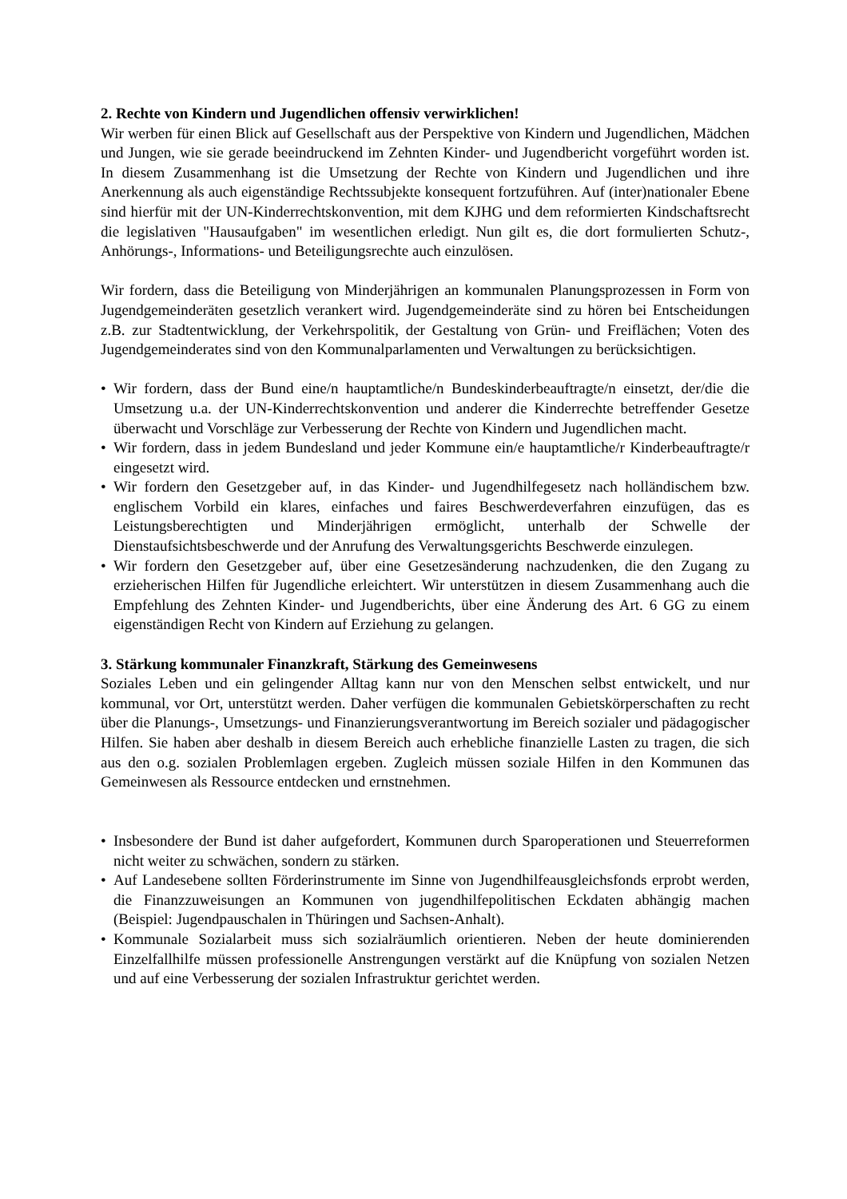2. Rechte von Kindern und Jugendlichen offensiv verwirklichen!
Wir werben für einen Blick auf Gesellschaft aus der Perspektive von Kindern und Jugendlichen, Mädchen und Jungen, wie sie gerade beeindruckend im Zehnten Kinder- und Jugendbericht vorgeführt worden ist. In diesem Zusammenhang ist die Umsetzung der Rechte von Kindern und Jugendlichen und ihre Anerkennung als auch eigenständige Rechtssubjekte konsequent fortzuführen. Auf (inter)nationaler Ebene sind hierfür mit der UN-Kinderrechtskonvention, mit dem KJHG und dem reformierten Kindschaftsrecht die legislativen "Hausaufgaben" im wesentlichen erledigt. Nun gilt es, die dort formulierten Schutz-, Anhörungs-, Informations- und Beteiligungsrechte auch einzulösen.
Wir fordern, dass die Beteiligung von Minderjährigen an kommunalen Planungsprozessen in Form von Jugendgemeinderäten gesetzlich verankert wird. Jugendgemeinderäte sind zu hören bei Entscheidungen z.B. zur Stadtentwicklung, der Verkehrspolitik, der Gestaltung von Grün- und Freiflächen; Voten des Jugendgemeinderates sind von den Kommunalparlamenten und Verwaltungen zu berücksichtigen.
• Wir fordern, dass der Bund eine/n hauptamtliche/n Bundeskinderbeauftragte/n einsetzt, der/die die Umsetzung u.a. der UN-Kinderrechtskonvention und anderer die Kinderrechte betreffender Gesetze überwacht und Vorschläge zur Verbesserung der Rechte von Kindern und Jugendlichen macht.
• Wir fordern, dass in jedem Bundesland und jeder Kommune ein/e hauptamtliche/r Kinderbeauftragte/r eingesetzt wird.
• Wir fordern den Gesetzgeber auf, in das Kinder- und Jugendhilfegesetz nach holländischem bzw. englischem Vorbild ein klares, einfaches und faires Beschwerdeverfahren einzufügen, das es Leistungsberechtigten und Minderjährigen ermöglicht, unterhalb der Schwelle der Dienstaufsichtsbeschwerde und der Anrufung des Verwaltungsgerichts Beschwerde einzulegen.
• Wir fordern den Gesetzgeber auf, über eine Gesetzesänderung nachzudenken, die den Zugang zu erzieherischen Hilfen für Jugendliche erleichtert. Wir unterstützen in diesem Zusammenhang auch die Empfehlung des Zehnten Kinder- und Jugendberichts, über eine Änderung des Art. 6 GG zu einem eigenständigen Recht von Kindern auf Erziehung zu gelangen.
3. Stärkung kommunaler Finanzkraft, Stärkung des Gemeinwesens
Soziales Leben und ein gelingender Alltag kann nur von den Menschen selbst entwickelt, und nur kommunal, vor Ort, unterstützt werden. Daher verfügen die kommunalen Gebietskörperschaften zu recht über die Planungs-, Umsetzungs- und Finanzierungsverantwortung im Bereich sozialer und pädagogischer Hilfen. Sie haben aber deshalb in diesem Bereich auch erhebliche finanzielle Lasten zu tragen, die sich aus den o.g. sozialen Problemlagen ergeben. Zugleich müssen soziale Hilfen in den Kommunen das Gemeinwesen als Ressource entdecken und ernstnehmen.
• Insbesondere der Bund ist daher aufgefordert, Kommunen durch Sparoperationen und Steuerreformen nicht weiter zu schwächen, sondern zu stärken.
• Auf Landesebene sollten Förderinstrumente im Sinne von Jugendhilfeausgleichsfonds erprobt werden, die Finanzzuweisungen an Kommunen von jugendhilfepolitischen Eckdaten abhängig machen (Beispiel: Jugendpauschalen in Thüringen und Sachsen-Anhalt).
• Kommunale Sozialarbeit muss sich sozialräumlich orientieren. Neben der heute dominierenden Einzelfallhilfe müssen professionelle Anstrengungen verstärkt auf die Knüpfung von sozialen Netzen und auf eine Verbesserung der sozialen Infrastruktur gerichtet werden.